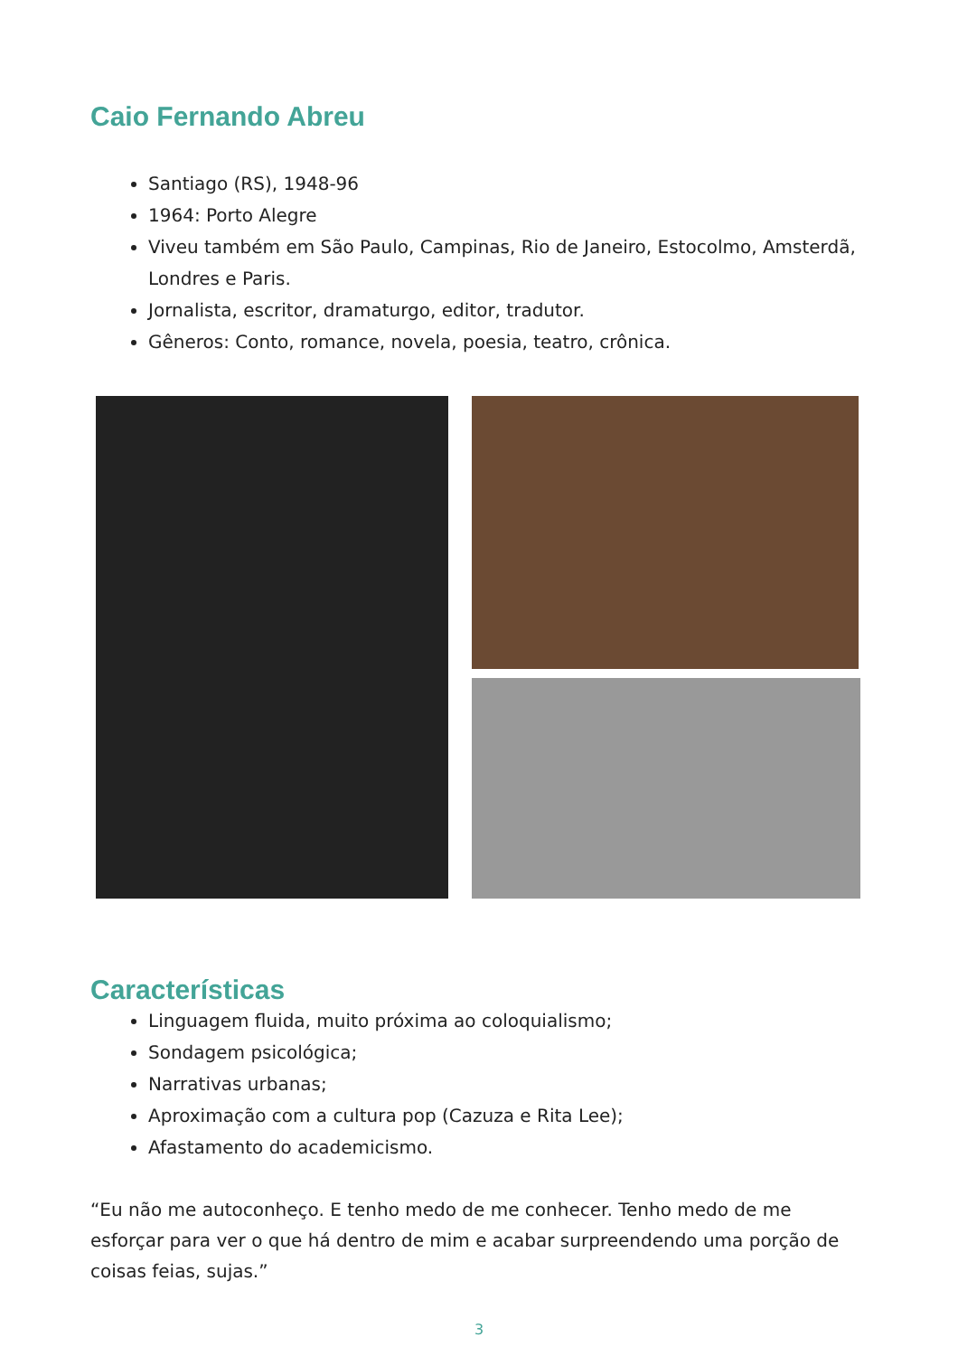Caio Fernando Abreu
Santiago (RS), 1948-96
1964: Porto Alegre
Viveu também em São Paulo, Campinas, Rio de Janeiro, Estocolmo, Amsterdã, Londres e Paris.
Jornalista, escritor, dramaturgo, editor, tradutor.
Gêneros: Conto, romance, novela, poesia, teatro, crônica.
Características
Linguagem fluida, muito próxima ao coloquialismo;
Sondagem psicológica;
Narrativas urbanas;
Aproximação com a cultura pop (Cazuza e Rita Lee);
Afastamento do academicismo.
“Eu não me autoconheço. E tenho medo de me conhecer. Tenho medo de me esforçar para ver o que há dentro de mim e acabar surpreendendo uma porção de coisas feias, sujas.”
3